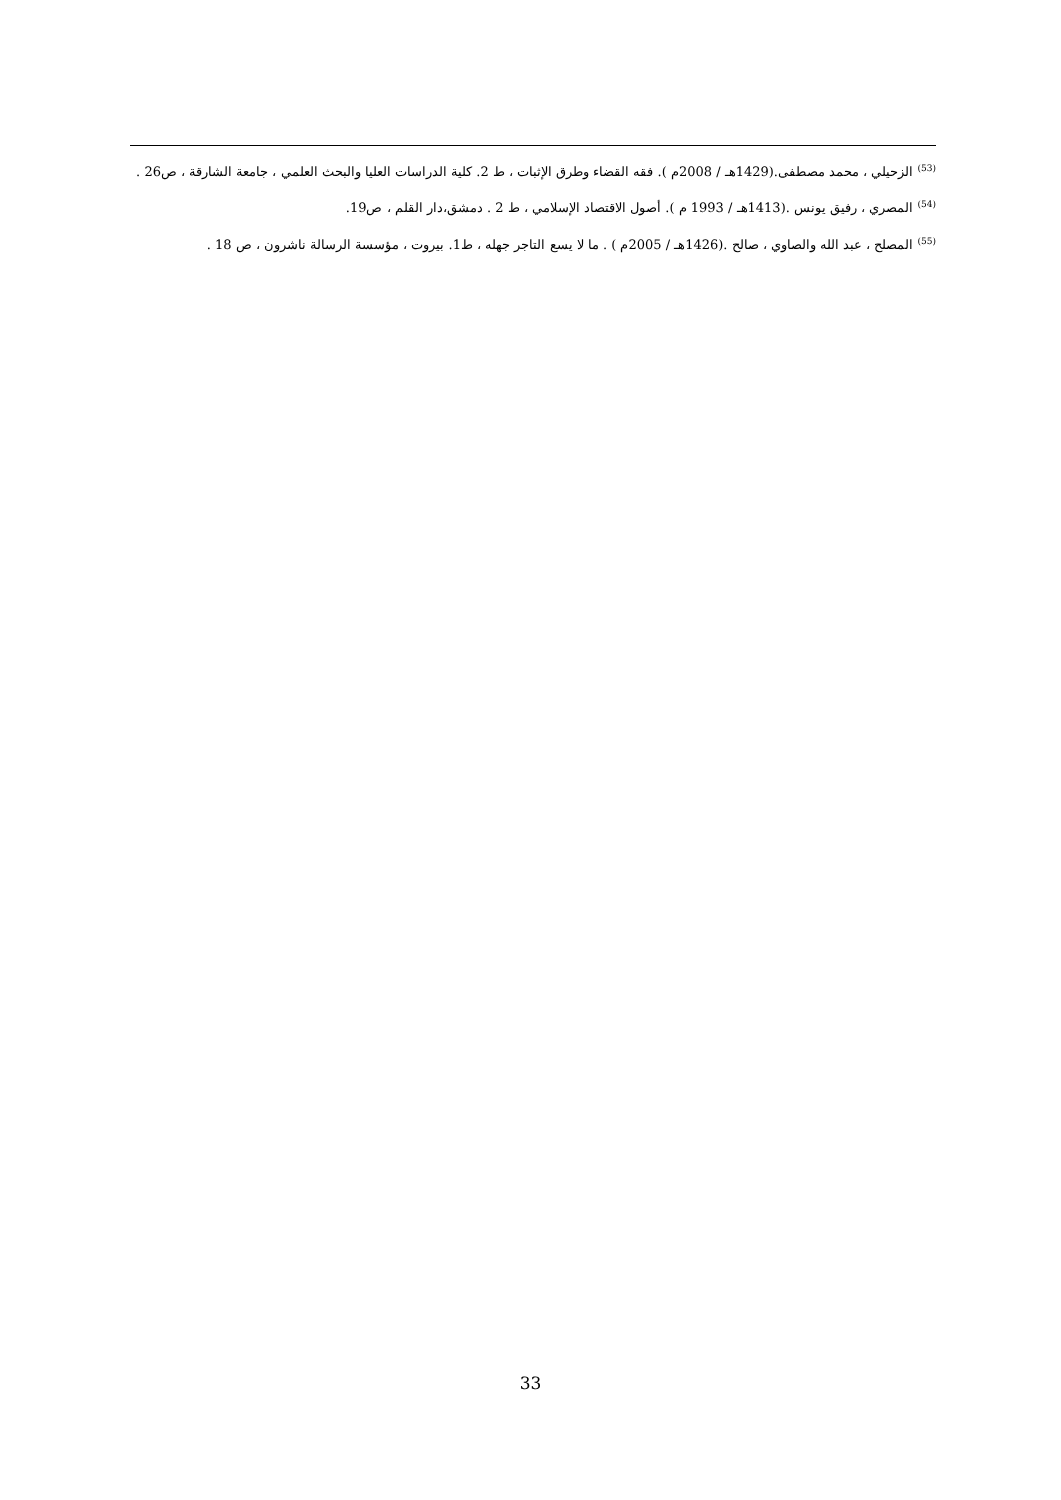<sup>(53)</sup> الزحيلي ، محمد مصطفى.(1429هـ / 2008م ). فقه القضاء وطرق الإثبات ، ط 2. كلية الدراسات العليا والبحث العلمي ، جامعة الشارقة ، ص26 .
<sup>(54)</sup> المصري ، رفيق يونس .(1413هـ / 1993 م ). أصول الاقتصاد الإسلامي ، ط 2 . دمشق،دار القلم ، ص19.
<sup>(55)</sup> المصلح ، عبد الله والصاوي ، صالح .(1426هـ / 2005م ) . ما لا يسع التاجر جهله ، ط1. بيروت ، مؤسسة الرسالة ناشرون ، ص 18 .
33